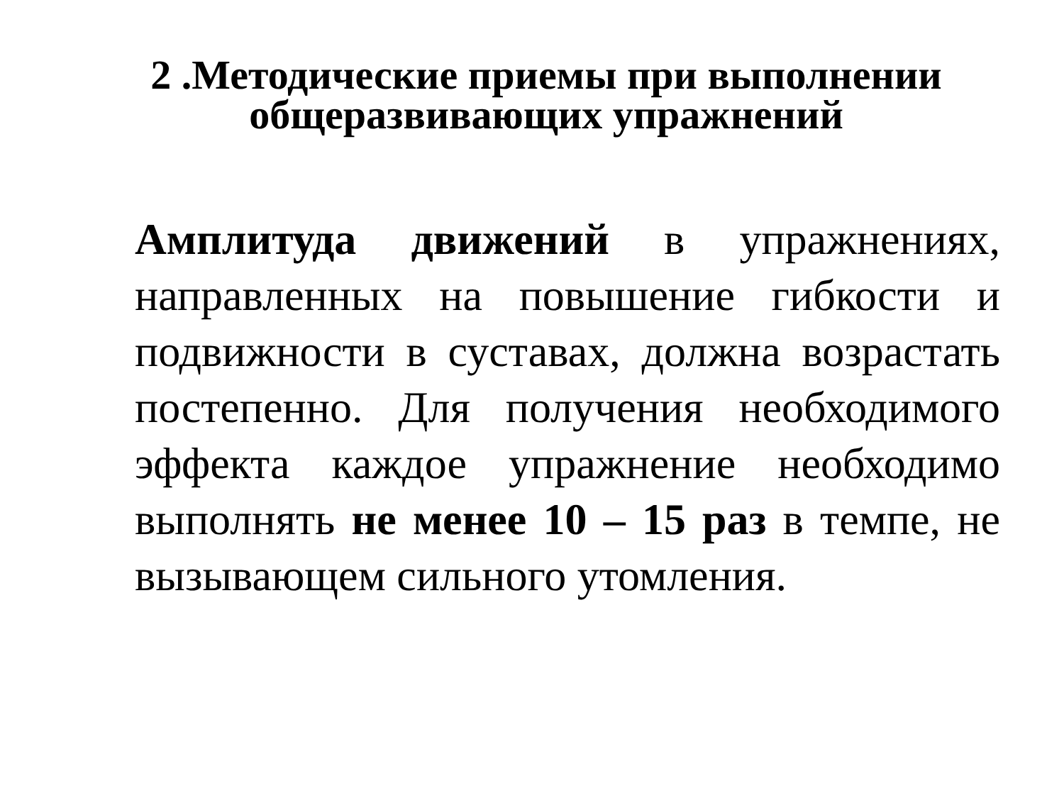2 .Методические приемы при выполнении
общеразвивающих упражнений
Амплитуда движений в упражнениях, направленных на повышение гибкости и подвижности в суставах, должна возрастать постепенно. Для получения необходимого эффекта каждое упражнение необходимо выполнять не менее 10 – 15 раз в темпе, не вызывающем сильного утомления.